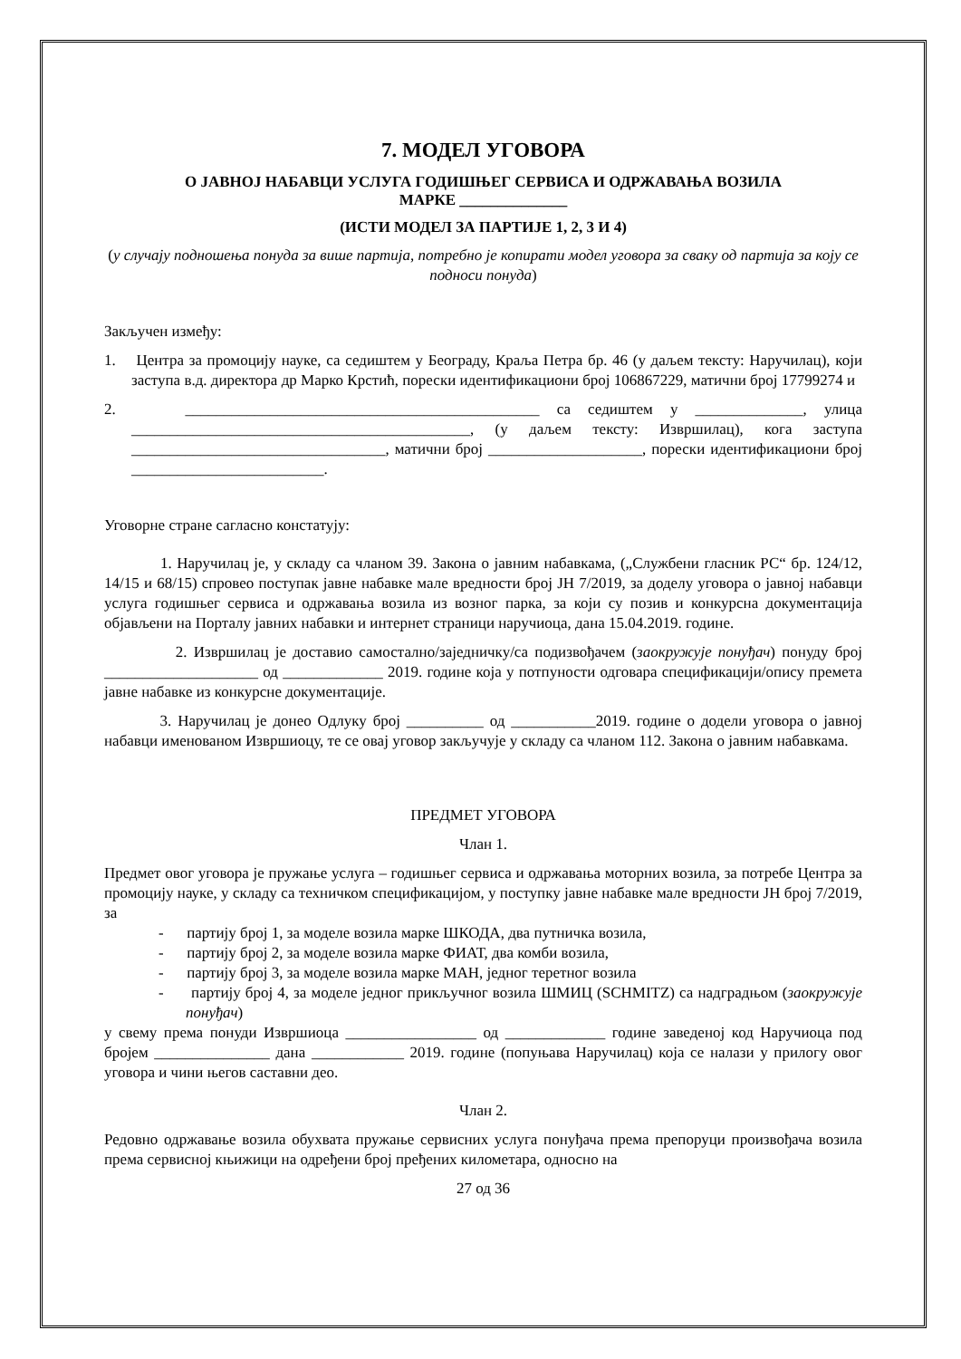7. МОДЕЛ УГОВОРА
О ЈАВНОЈ НАБАВЦИ УСЛУГА ГОДИШЊЕГ СЕРВИСА И ОДРЖАВАЊА ВОЗИЛА
МАРКЕ ______________
(ИСТИ МОДЕЛ ЗА ПАРТИЈЕ 1, 2, 3 И 4)
(у случају подношења понуда за више партија, потребно је копирати модел уговора за сваку од партија за коју се подноси понуда)
Закључен између:
1. Центра за промоцију науке, са седиштем у Београду, Краља Петра бр. 46 (у даљем тексту: Наручилац), који заступа в.д. директора др Марко Крстић, порески идентификациони број 106867229, матични број 17799274 и
2. ______________________________________________ са седиштем у ______________, улица ____________________________________________, (у даљем тексту: Извршилац), кога заступа _________________________________, матични број ____________________, порески идентификациони број _________________________.
Уговорне стране сагласно констатују:
1. Наручилац је, у складу са чланом 39. Закона о јавним набавкама, („Службени гласник РС“ бр. 124/12, 14/15 и 68/15) спровео поступак јавне набавке мале вредности број ЈН 7/2019, за доделу уговора о јавној набавци услуга годишњег сервиса и одржавања возила из возног парка, за који су позив и конкурсна документација објављени на Порталу јавних набавки и интернет страници наручиоца, дана 15.04.2019. године.
2. Извршилац је доставио самостално/заједничку/са подизвођачем (заокружује понуђач) понуду број ____________________ од _____________ 2019. године која у потпуности одговара спецификацији/опису премета јавне набавке из конкурсне документације.
3. Наручилац је донео Одлуку број __________ од ___________2019. године о додели уговора о јавној набавци именованом Извршиоцу, те се овај уговор закључује у складу са чланом 112. Закона о јавним набавкама.
ПРЕДМЕТ УГОВОРА
Члан 1.
Предмет овог уговора је пружање услуга – годишњег сервиса и одржавања моторних возила, за потребе Центра за промоцију науке, у складу са техничком спецификацијом, у поступку јавне набавке мале вредности ЈН број 7/2019, за
- партију број 1, за моделе возила марке ШКОДА, два путничка возила,
- партију број 2, за моделе возила марке ФИАТ, два комби возила,
- партију број 3, за моделе возила марке МАН, једног теретног возила
- партију број 4, за моделе једног прикључног возила ШМИЦ (SCHMITZ) са надградњом (заокружује понуђач)
у свему према понуди Извршиоца _________________ од _____________ године заведеној код Наручиоца под бројем _______________ дана ____________ 2019. године (попуњава Наручилац) која се налази у прилогу овог уговора и чини његов саставни део.
Члан 2.
Редовно одржавање возила обухвата пружање сервисних услуга понуђача према препоруци произвођача возила према сервисној књижици на одређени број пређених километара, односно на
27 од 36